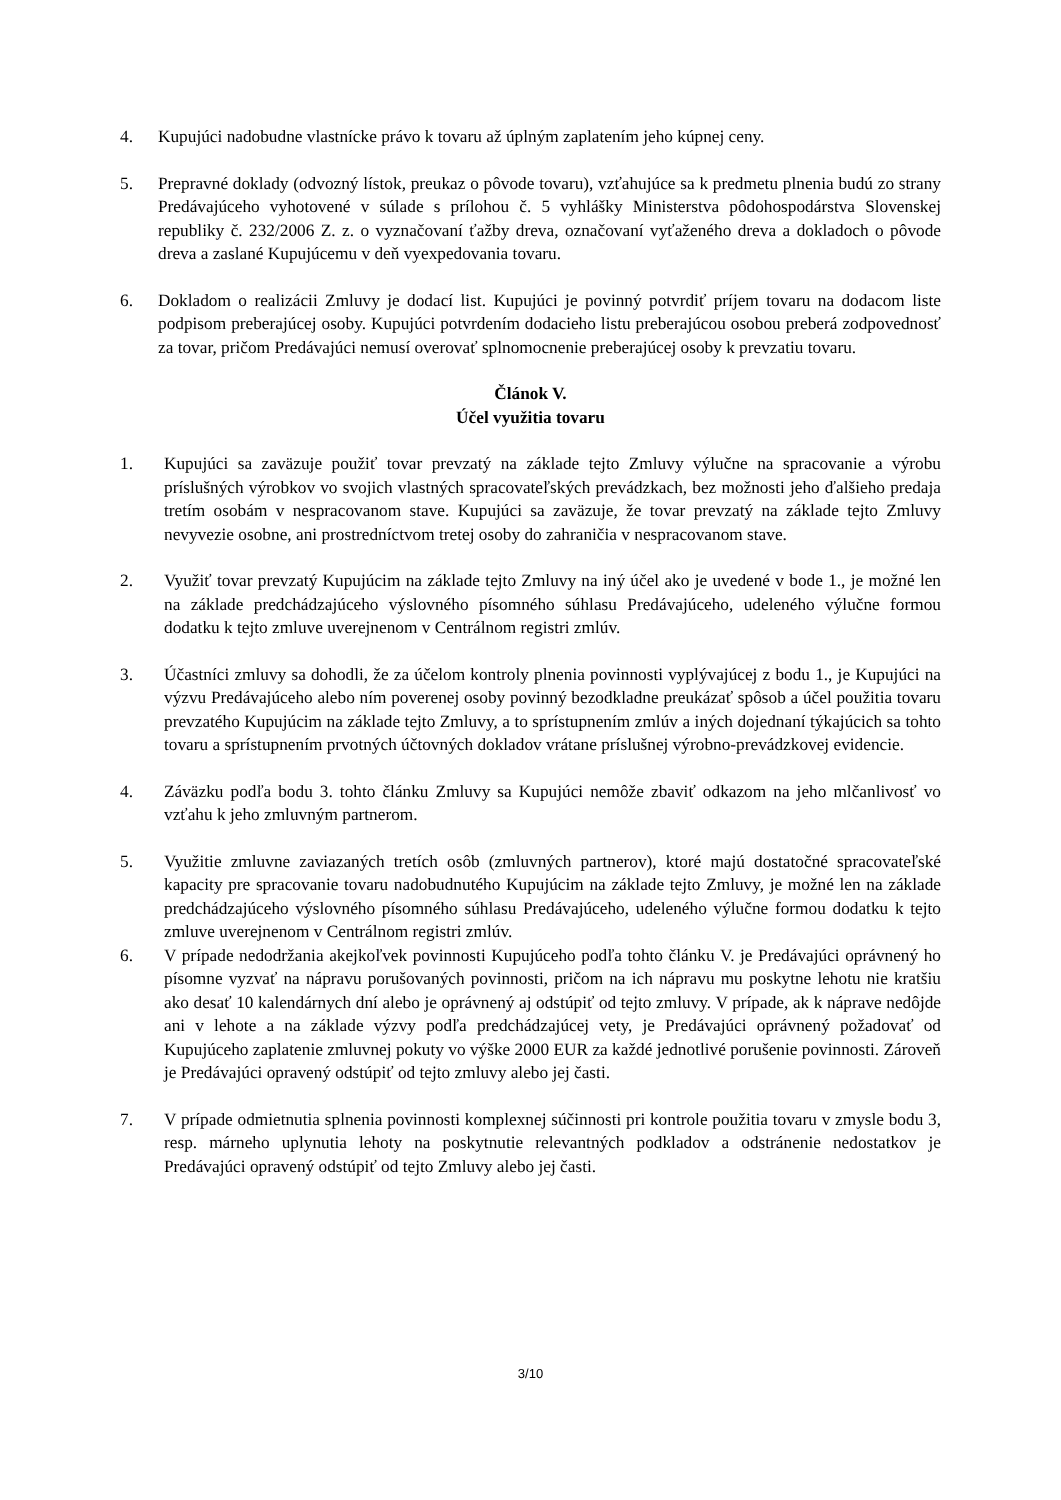4. Kupujúci nadobudne vlastnícke právo k tovaru až úplným zaplatením jeho kúpnej ceny.
5. Prepravné doklady (odvozný lístok, preukaz o pôvode tovaru), vzťahujúce sa k predmetu plnenia budú zo strany Predávajúceho vyhotovené v súlade s prílohou č. 5 vyhlášky Ministerstva pôdohospodárstva Slovenskej republiky č. 232/2006 Z. z. o vyznačovaní ťažby dreva, označovaní vyťaženého dreva a dokladoch o pôvode dreva a zaslané Kupujúcemu v deň vyexpedovania tovaru.
6. Dokladom o realizácii Zmluvy je dodací list. Kupujúci je povinný potvrdiť príjem tovaru na dodacom liste podpisom preberajúcej osoby. Kupujúci potvrdením dodacieho listu preberajúcou osobou preberá zodpovednosť za tovar, pričom Predávajúci nemusí overovať splnomocnenie preberajúcej osoby k prevzatiu tovaru.
Článok V.
Účel využitia tovaru
1. Kupujúci sa zaväzuje použiť tovar prevzatý na základe tejto Zmluvy výlučne na spracovanie a výrobu príslušných výrobkov vo svojich vlastných spracovateľských prevádzkach, bez možnosti jeho ďalšieho predaja tretím osobám v nespracovanom stave. Kupujúci sa zaväzuje, že tovar prevzatý na základe tejto Zmluvy nevyvezie osobne, ani prostredníctvom tretej osoby do zahraničia v nespracovanom stave.
2. Využiť tovar prevzatý Kupujúcim na základe tejto Zmluvy na iný účel ako je uvedené v bode 1., je možné len na základe predchádzajúceho výslovného písomného súhlasu Predávajúceho, udeleného výlučne formou dodatku k tejto zmluve uverejnenom v Centrálnom registri zmlúv.
3. Účastníci zmluvy sa dohodli, že za účelom kontroly plnenia povinnosti vyplývajúcej z bodu 1., je Kupujúci na výzvu Predávajúceho alebo ním poverenej osoby povinný bezodkladne preukázať spôsob a účel použitia tovaru prevzatého Kupujúcim na základe tejto Zmluvy, a to sprístupnením zmlúv a iných dojednaní týkajúcich sa tohto tovaru a sprístupnením prvotných účtovných dokladov vrátane príslušnej výrobno-prevádzkovej evidencie.
4. Záväzku podľa bodu 3. tohto článku Zmluvy sa Kupujúci nemôže zbaviť odkazom na jeho mlčanlivosť vo vzťahu k jeho zmluvným partnerom.
5. Využitie zmluvne zaviazaných tretích osôb (zmluvných partnerov), ktoré majú dostatočné spracovateľské kapacity pre spracovanie tovaru nadobudnutého Kupujúcim na základe tejto Zmluvy, je možné len na základe predchádzajúceho výslovného písomného súhlasu Predávajúceho, udeleného výlučne formou dodatku k tejto zmluve uverejnenom v Centrálnom registri zmlúv.
6. V prípade nedodržania akejkoľvek povinnosti Kupujúceho podľa tohto článku V. je Predávajúci oprávnený ho písomne vyzvať na nápravu porušovaných povinnosti, pričom na ich nápravu mu poskytne lehotu nie kratšiu ako desať 10 kalendárnych dní alebo je oprávnený aj odstúpiť od tejto zmluvy. V prípade, ak k náprave nedôjde ani v lehote a na základe výzvy podľa predchádzajúcej vety, je Predávajúci oprávnený požadovať od Kupujúceho zaplatenie zmluvnej pokuty vo výške 2000 EUR za každé jednotlivé porušenie povinnosti. Zároveň je Predávajúci opravený odstúpiť od tejto zmluvy alebo jej časti.
7. V prípade odmietnutia splnenia povinnosti komplexnej súčinnosti pri kontrole použitia tovaru v zmysle bodu 3, resp. márneho uplynutia lehoty na poskytnutie relevantných podkladov a odstránenie nedostatkov je Predávajúci opravený odstúpiť od tejto Zmluvy alebo jej časti.
3/10